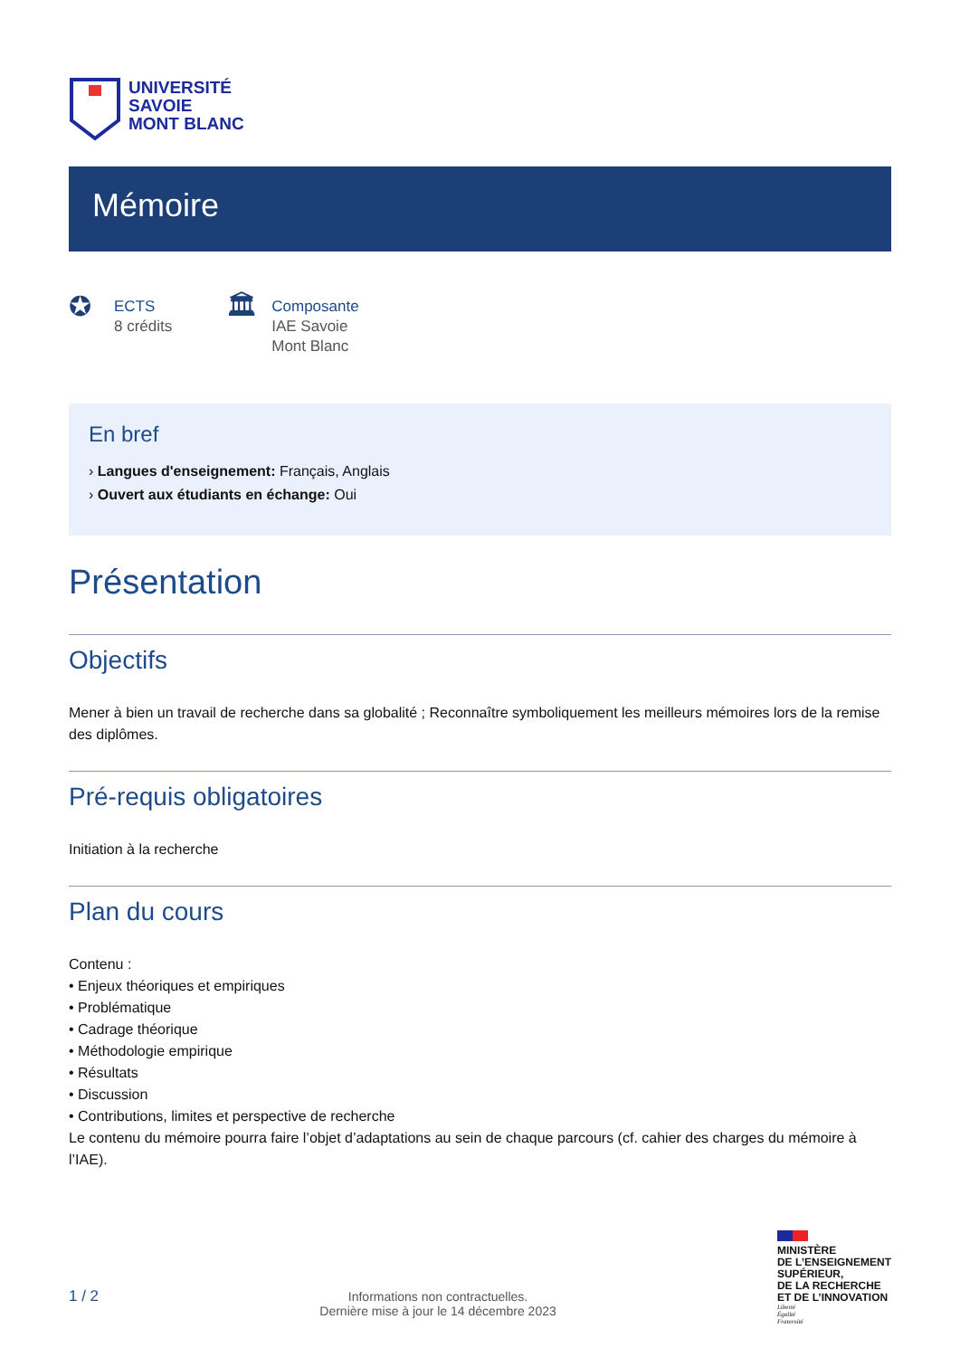UNIVERSITÉ
SAVOIE
MONT BLANC
Mémoire
✪
ECTS
8 crédits
🏛
Composante
IAE Savoie
Mont Blanc
En bref
› Langues d'enseignement: Français, Anglais
› Ouvert aux étudiants en échange: Oui
Présentation
Objectifs
Mener à bien un travail de recherche dans sa globalité ; Reconnaître symboliquement les meilleurs mémoires lors de la remise des diplômes.
Pré-requis obligatoires
Initiation à la recherche
Plan du cours
Contenu :
• Enjeux théoriques et empiriques
• Problématique
• Cadrage théorique
• Méthodologie empirique
• Résultats
• Discussion
• Contributions, limites et perspective de recherche
Le contenu du mémoire pourra faire l’objet d’adaptations au sein de chaque parcours (cf. cahier des charges du mémoire à l’IAE).
1 / 2
Informations non contractuelles.
Dernière mise à jour le 14 décembre 2023
MINISTÈRE
DE L’ENSEIGNEMENT
SUPÉRIEUR,
DE LA RECHERCHE
ET DE L’INNOVATION
Liberté
Égalité
Fraternité